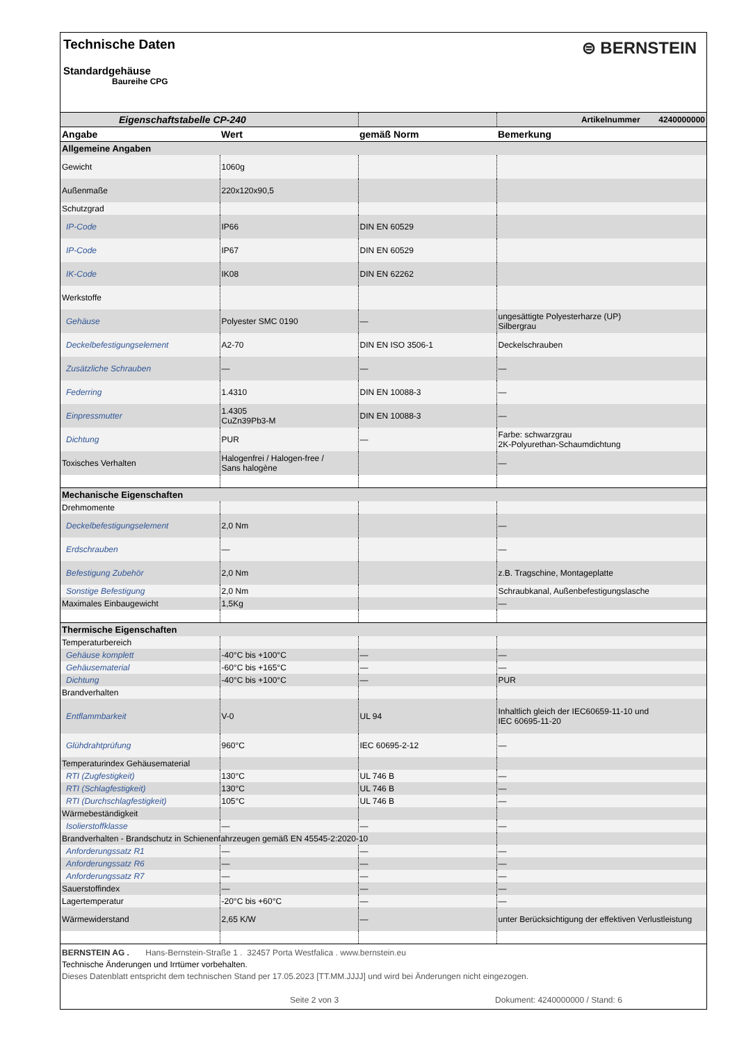Technische Daten
⊜ BERNSTEIN
Standardgehäuse
Baureihe CPG
| Eigenschaftstabelle CP-240 | | | Artikelnummer 4240000000 |
| Angabe | Wert | gemäß Norm | Bemerkung |
| Allgemeine Angaben | | | |
| Gewicht | 1060g | | |
| Außenmaße | 220x120x90,5 | | |
| Schutzgrad | | | |
| IP-Code | IP66 | DIN EN 60529 | |
| IP-Code | IP67 | DIN EN 60529 | |
| IK-Code | IK08 | DIN EN 62262 | |
| Werkstoffe | | | |
| Gehäuse | Polyester SMC 0190 | — | ungesättigte Polyesterharze (UP) Silbergrau |
| Deckelbefestigungselement | A2-70 | DIN EN ISO 3506-1 | Deckelschrauben |
| Zusätzliche Schrauben | — | — | — |
| Federring | 1.4310 | DIN EN 10088-3 | — |
| Einpressmutter | 1.4305 CuZn39Pb3-M | DIN EN 10088-3 | — |
| Dichtung | PUR | — | Farbe: schwarzgrau 2K-Polyurethan-Schaumdichtung |
| Toxisches Verhalten | Halogenfrei / Halogen-free / Sans halogène | | — |
| Mechanische Eigenschaften | | | |
| Drehmomente | | | |
| Deckelbefestigungselement | 2,0 Nm | | — |
| Erdschrauben | — | | — |
| Befestigung Zubehör | 2,0 Nm | | z.B. Tragschine, Montageplatte |
| Sonstige Befestigung | 2,0 Nm | | Schraubkanal, Außenbefestigungslasche |
| Maximales Einbaugewicht | 1,5Kg | | — |
| Thermische Eigenschaften | | | |
| Temperaturbereich | | | |
| Gehäuse komplett | -40°C bis +100°C | — | — |
| Gehäusematerial | -60°C bis +165°C | — | — |
| Dichtung | -40°C bis +100°C | — | PUR |
| Brandverhalten | | | |
| Entflammbarkeit | V-0 | UL 94 | Inhaltlich gleich der IEC60659-11-10 und IEC 60695-11-20 |
| Glühdrahtprüfung | 960°C | IEC 60695-2-12 | — |
| Temperaturindex Gehäusematerial | | | |
| RTI (Zugfestigkeit) | 130°C | UL 746 B | — |
| RTI (Schlagfestigkeit) | 130°C | UL 746 B | — |
| RTI (Durchschlagfestigkeit) | 105°C | UL 746 B | — |
| Wärmebeständigkeit | | | |
| Isolierstoffklasse | — | — | — |
| Brandverhalten - Brandschutz in Schienenfahrzeugen gemäß EN 45545-2:2020-10 | | | |
| Anforderungssatz R1 | — | — | — |
| Anforderungssatz R6 | — | — | — |
| Anforderungssatz R7 | — | — | — |
| Sauerstoffindex | — | — | — |
| Lagertemperatur | -20°C bis +60°C | — | — |
| Wärmewiderstand | 2,65 K/W | — | unter Berücksichtigung der effektiven Verlustleistung |
BERNSTEIN AG . Hans-Bernstein-Straße 1 . 32457 Porta Westfalica . www.bernstein.eu
Technische Änderungen und Irrtümer vorbehalten.
Dieses Datenblatt entspricht dem technischen Stand per 17.05.2023 [TT.MM.JJJJ] und wird bei Änderungen nicht eingezogen.
Seite 2 von 3 Dokument: 4240000000 / Stand: 6